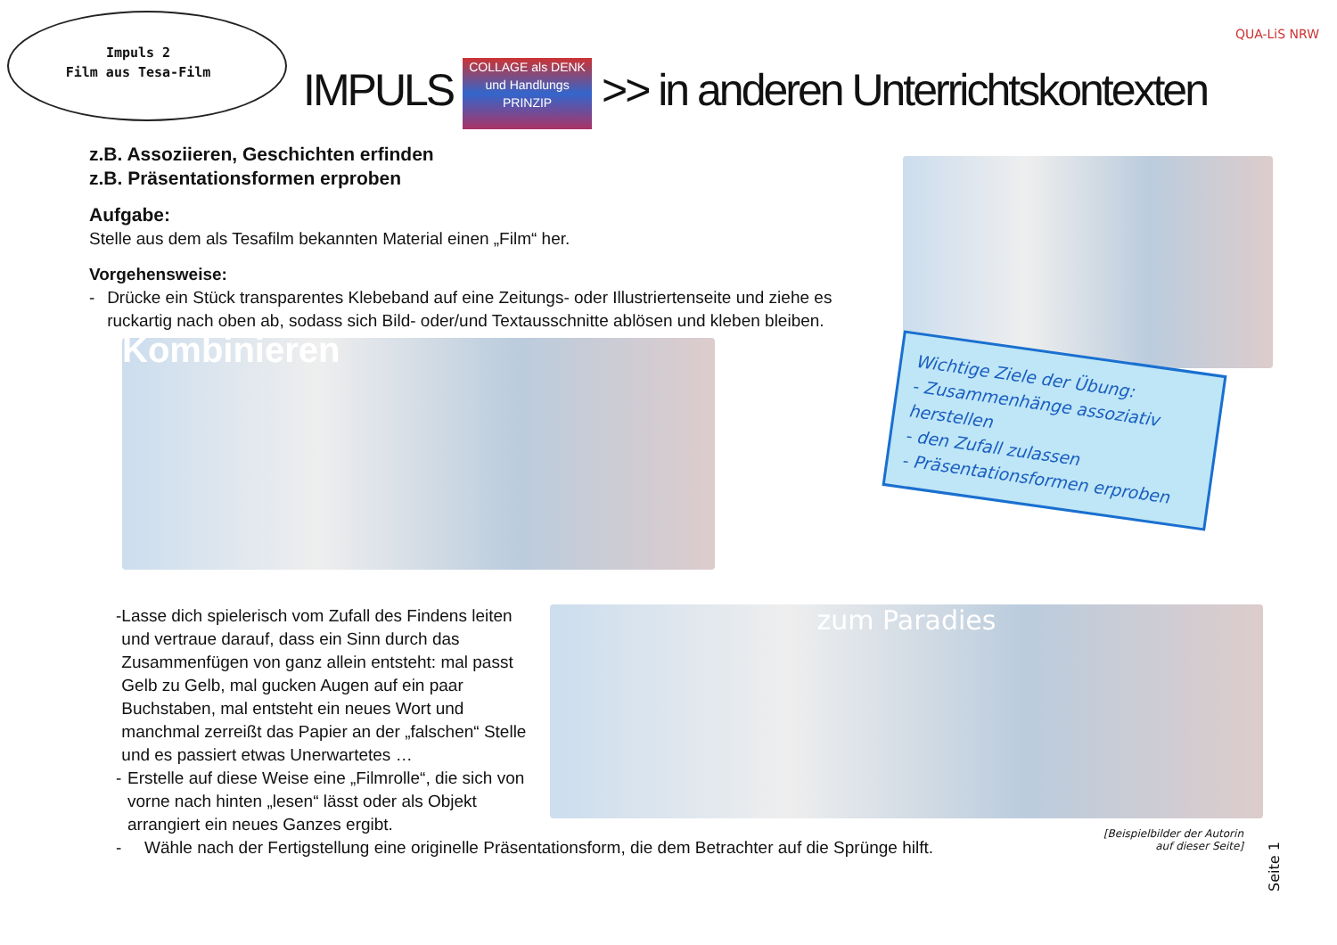Impuls 2
Film aus Tesa-Film
IMPULS COLLAGE als DENK und Handlungs PRINZIP >> in anderen Unterrichtskontexten
QUA-LiS NRW
z.B. Assoziieren, Geschichten erfinden
z.B. Präsentationsformen erproben
Aufgabe:
Stelle aus dem als Tesafilm bekannten Material einen „Film“ her.
Vorgehensweise:
- Drücke ein Stück transparentes Klebeband auf eine Zeitungs- oder Illustriertenseite und ziehe es ruckartig nach oben ab, sodass sich Bild- oder/und Textausschnitte ablösen und kleben bleiben.
Kombinieren
Wichtige Ziele der Übung:
- Zusammenhänge assoziativ herstellen
- den Zufall zulassen
- Präsentationsformen erproben
- Lasse dich spielerisch vom Zufall des Findens leiten und vertraue darauf, dass ein Sinn durch das Zusammenfügen von ganz allein entsteht: mal passt Gelb zu Gelb, mal gucken Augen auf ein paar Buchstaben, mal entsteht ein neues Wort und manchmal zerreißt das Papier an der „falschen“ Stelle und es passiert etwas Unerwartetes …
- Erstelle auf diese Weise eine „Filmrolle“, die sich von vorne nach hinten „lesen“ lässt oder als Objekt arrangiert ein neues Ganzes ergibt.
- Wähle nach der Fertigstellung eine originelle Präsentationsform, die dem Betrachter auf die Sprünge hilft.
zum Paradies
[Beispielbilder der Autorin auf dieser Seite]
Seite 1